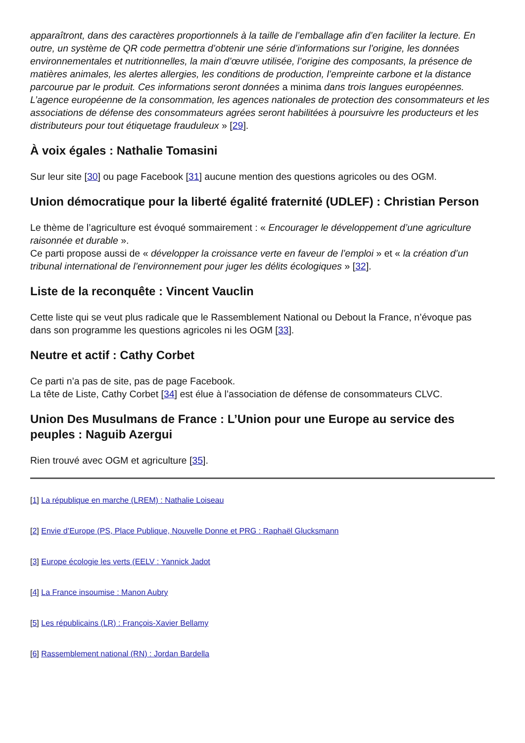apparaîtront, dans des caractères proportionnels à la taille de l’emballage afin d’en faciliter la lecture. En outre, un système de QR code permettra d’obtenir une série d’informations sur l’origine, les données environnementales et nutritionnelles, la main d’œuvre utilisée, l’origine des composants, la présence de matières animales, les alertes allergies, les conditions de production, l’empreinte carbone et la distance parcourue par le produit. Ces informations seront données a minima dans trois langues européennes.
L’agence européenne de la consommation, les agences nationales de protection des consommateurs et les associations de défense des consommateurs agrées seront habilitées à poursuivre les producteurs et les distributeurs pour tout étiquetage frauduleux » [29].
À voix égales : Nathalie Tomasini
Sur leur site [30] ou page Facebook [31] aucune mention des questions agricoles ou des OGM.
Union démocratique pour la liberté égalité fraternité (UDLEF) : Christian Person
Le thème de l’agriculture est évoqué sommairement : « Encourager le développement d’une agriculture raisonnée et durable ».
Ce parti propose aussi de « développer la croissance verte en faveur de l’emploi » et « la création d’un tribunal international de l’environnement pour juger les délits écologiques » [32].
Liste de la reconquête : Vincent Vauclin
Cette liste qui se veut plus radicale que le Rassemblement National ou Debout la France, n’évoque pas dans son programme les questions agricoles ni les OGM [33].
Neutre et actif : Cathy Corbet
Ce parti n’a pas de site, pas de page Facebook.
La tête de Liste, Cathy Corbet [34] est élue à l’association de défense de consommateurs CLVC.
Union Des Musulmans de France : L’Union pour une Europe au service des peuples : Naguib Azergui
Rien trouvé avec OGM et agriculture [35].
[1] La république en marche (LREM) : Nathalie Loiseau
[2] Envie d’Europe (PS, Place Publique, Nouvelle Donne et PRG : Raphaël Glucksmann
[3] Europe écologie les verts (EELV : Yannick Jadot
[4] La France insoumise : Manon Aubry
[5] Les républicains (LR) : François-Xavier Bellamy
[6] Rassemblement national (RN) : Jordan Bardella